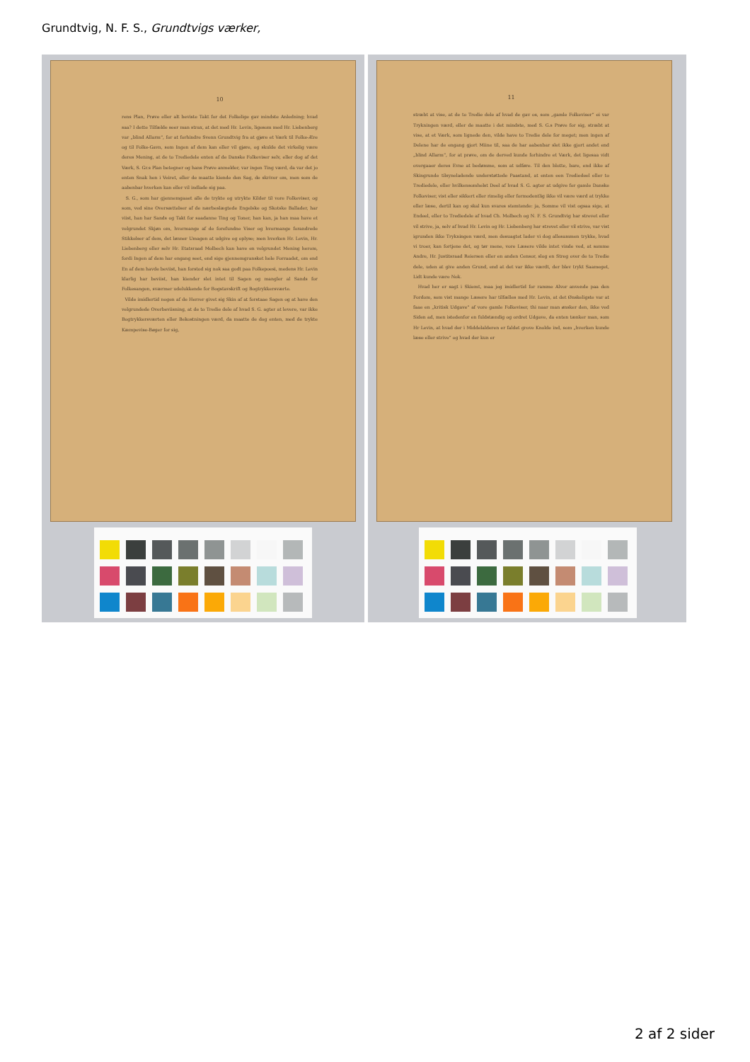Grundtvig, N. F. S., Grundtvigs værker,
10
rens Plan, Prøve eller alt beviste Takt for det Folkelige gav mindste Anledning; hvad saa? I dette Tilfælde seer man strax, at det med Hr. Levin, ligesom med Hr. Liebenberg var „blind Allarm“, for at forhindre Svenn Grundtvig fra at gjøre et Værk til Folke-Ære og til Folke-Gavn, som Ingen af dem kan eller vil gjøre, og skulde det virkelig være deres Mening, at de to Trediedele enten af de Danske Folkeviser selv, eller dog af det Værk, S. Gr.s Plan betegner og hans Prøve anmelder, var ingen Ting værd, da var det jo enten Snak hen i Veiret, eller de maatte kiende den Sag, de skriver om, men som de aabenbar hverken kan eller vil indlade sig paa.
S. G., som har gjennemgaaet alle de trykte og utrykte Kilder til vore Folkeviser, og som, ved sine Oversættelser af de nærbeslægtede Engelske og Skotske Ballader, har viist, han har Sands og Takt for saadanne Ting og Toner, han kan, ja han maa have et velgrundet Skjøn om, hvormange af de forefundne Viser og hvormange forandrede Stikkelser af dem, det lønner Umagen at udgive og oplyse; men hverken Hr. Levin, Hr. Liebenberg eller selv Hr. Etatsraad Molbech kan have en velgrundet Mening herom, fordi Ingen af dem har engang seet, end sige gjennemgransket hele Forraadet, om end En af dem havde beviist, han forstod sig nok saa godt paa Folkepoesi, medens Hr. Levin klarlig har beviist, han kiender slet intet til Sagen og mangler al Sands for Folkesangen, sværmer udelukkende for Bogstavskrift og Bogtrykkersværte.
Vilde imidlertid nogen af de Herrer givet sig Skin af at forstaae Sagen og at have den velgrundede Overbeviisning, at de to Tredie dele af hvad S. G. agter at levere, var ikke Bogtrykkersværten eller Bekostningen værd, da maatte de dog enten, med de trykte Kæmpevise-Bøger for sig,
11
stræbt at vise, at de to Tredie dele af hvad de gav os, som „gamle Folkeviser“ ei var Trykningen værd, eller de maatte i det mindste, med S. G.s Prøve for sig, stræbt at vise, at et Værk, som lignede den, vilde have to Tredie dele for meget; men ingen af Delene har de engang gjort Miine til, saa de har aabenbar slet ikke gjort andet end „blind Allarm“, for at prøve, om de derved kunde forhindre et Værk, det ligesaa vidt overgaaer deres Evne at bedømme, som at udføre. Til den blotte, bare, end ikke af Skingrunde tilsyneladende understøttede Paastand, at enten een Trediedeel eller to Trediedele, eller hvilkensomhelst Deel af hvad S. G. agter at udgive for gamle Danske Folkeviser, vist eller sikkert eller rimelig eller formodentlig ikke vil være værd at trykke eller læse, dertil kan og skal kun svares stemtende: ja, Somme vil vist ogsaa sige, at Endeel, eller to Trediedele af hvad Ch. Molbech og N. F. S. Grundtvig har strevet eller vil strive, ja, selv af hvad Hr. Levin og Hr. Liebenberg har strevet eller vil strive, var vist igrunden ikke Trykningen værd, men desuagtet lader vi dog allesammen trykke, hvad vi troer, kan fortjene det, og tør mene, vore Læsere vilde intet vinde ved, at somme Andre, Hr. Justitsraad Reiersen eller en anden Censor, slog en Streg over de to Tredie dele, uden at give anden Grund, end at det var ikke værdt, der blev trykt Saameget, Lidt kunde være Nok.
Hvad her er sagt i Skiemt, maa jeg imidlertid for ramme Alvor anvende paa den Fordom, som vist mange Læsere har tilfælles med Hr. Levin, at det Ønskeligste var at faae en „kritisk Udgave“ af vore gamle Folkeviser, thi naar man ønsker den, ikke ved Siden ad, men istedenfor en fuldstændig og ordret Udgave, da enten tænker man, som Hr Levin, at hvad der i Middelalderen er faldet grove Knolde ind, som „hverken kunde læse eller strive“ og hvad der kun er
2 af 2 sider